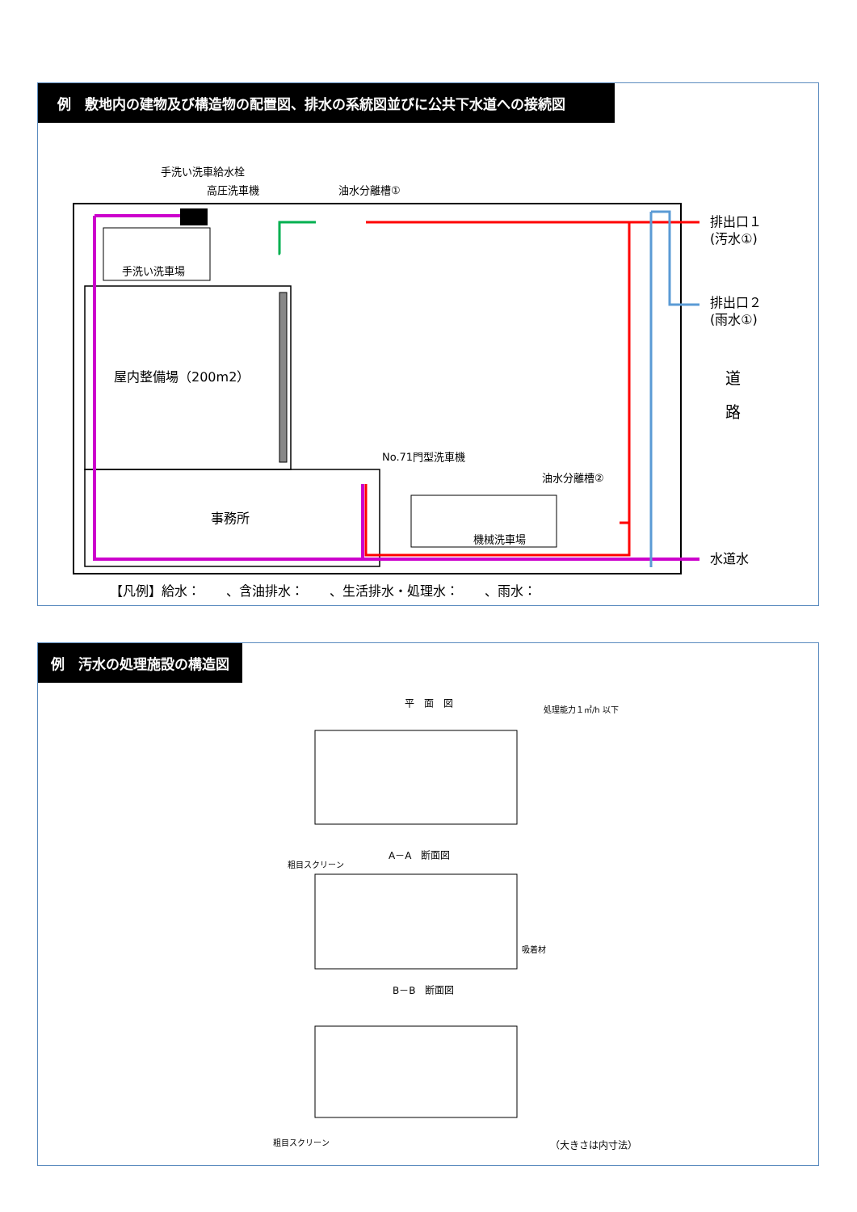例　敷地内の建物及び構造物の配置図、排水の系統図並びに公共下水道への接続図
屋内整備場（200m2）
事務所
手洗い洗車場
機械洗車場
手洗い洗車給水栓
高圧洗車機
油水分離槽①
No.71門型洗車機
油水分離槽②
排出口１
(汚水①)
排出口２
(雨水①)
道
路
水道水
【凡例】給水：　　、含油排水：　　、生活排水・処理水：　　、雨水：
例　汚水の処理施設の構造図
平　面　図
処理能力１㎥/h 以下
A－A　断面図
粗目スクリーン
吸着材
B－B　断面図
粗目スクリーン
（大きさは内寸法）